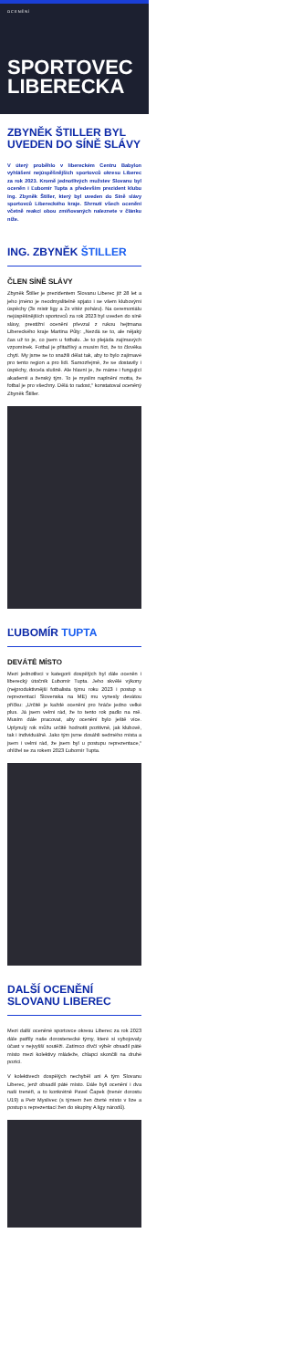OCENĚNÍ
SPORTOVEC LIBERECKA
ZBYNĚK ŠTILLER BYL UVEDEN DO SÍNĚ SLÁVY
V úterý proběhlo v libereckém Centru Babylon vyhlášení nejúspěšnějších sportovců okresu Liberec za rok 2023. Kromě jednotlivých mužstev Slovanu byl oceněn i Ľubomír Tupta a především prezident klubu Ing. Zbyněk Štiller, který byl uveden do Síně slávy sportovců Libereckého kraje. Shrnutí všech ocenění včetně reakcí obou zmiňovaných naleznete v článku níže.
ING. ZBYNĚK ŠTILLER
ČLEN SÍNĚ SLÁVY
Zbyněk Štiller je prezidentem Slovanu Liberec již 28 let a jeho jméno je neodmyslitelně spjato i se všem klubovými úspěchy (3x mistr ligy a 2x vítěz poháru). Na ceremoniálu nejúspěšnějších sportovců za rok 2023 byl uveden do síně slávy, prestižní ocenění převzal z rukou hejtmana Libereckého kraje Martina Půty: „Nezdá se to, ale nějaký čas už to je, co jsem u fotbalu. Je to plejáda zajímavých vzpomínek. Fotbal je přitažlivý a musím říct, že to člověka chytí. My jsme se to snažili dělat tak, aby to bylo zajímavé pro tento region a pro lidi. Samozřejmě, že se dostavily i úspěchy, docela slušně. Ale hlavní je, že máme i fungující akademii a ženský tým. To je myslím naplnění motta, že fotbal je pro všechny. Dělá to radost,“ konstatoval oceněný Zbyněk Štiller.
ĽUBOMÍR TUPTA
DEVÁTÉ MÍSTO
Mezi jednotlivci v kategorii dospělých byl dále oceněn i liberecký útočník Ľubomír Tupta. Jeho skvělé výkony (nejproduktivnější fotbalista týmu roku 2023 i postup s reprezentací Slovenska na ME) mu vynesly devátou příčku: „Určitě je každé ocenění pro hráče jedno velké plus. Já jsem velmi rád, že to tento rok padlo na mě. Musím dále pracovat, aby ocenění bylo ještě více. Uplynulý rok můžu určitě hodnotit pozitivně, jak klubově, tak i individuálně. Jako tým jsme dosáhli sedmého místa a jsem i velmi rád, že jsem byl u postupu reprezentace,“ ohlížel se za rokem 2023 Ľubomír Tupta.
DALŠÍ OCENĚNÍ SLOVANU LIBEREC
Mezi další oceněné sportovce okresu Liberec za rok 2023 dále patřily naše dorostenecké týmy, které si vybojovaly účast v nejvyšší soutěži. Zatímco dívčí výběr obsadil páté místo mezi kolektivy mládeže, chlapci skončili na druhé pozici.
V kolektivech dospělých nechyběl ani A tým Slovanu Liberec, jenž obsadil páté místo. Dále byli ocenění i dva naši trenéři, a to konkrétně Pavel Čapek (trenér dorostu U19) a Petr Myslivec (s týmem žen čtvrté místo v lize a postup s reprezentací žen do skupiny A ligy národů).